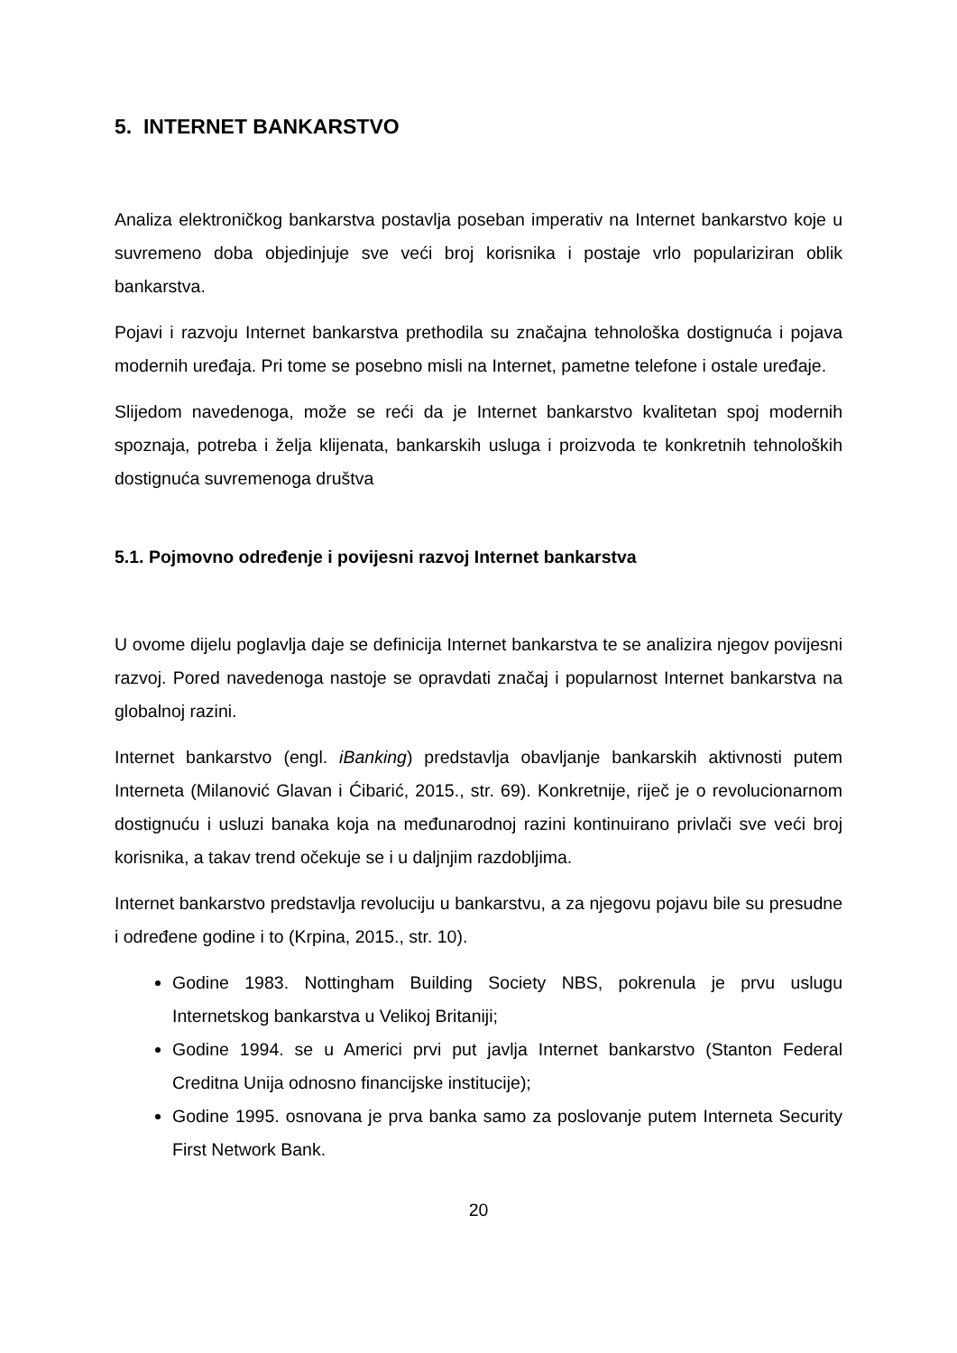5. INTERNET BANKARSTVO
Analiza elektroničkog bankarstva postavlja poseban imperativ na Internet bankarstvo koje u suvremeno doba objedinjuje sve veći broj korisnika i postaje vrlo populariziran oblik bankarstva.
Pojavi i razvoju Internet bankarstva prethodila su značajna tehnološka dostignuća i pojava modernih uređaja. Pri tome se posebno misli na Internet, pametne telefone i ostale uređaje.
Slijedom navedenoga, može se reći da je Internet bankarstvo kvalitetan spoj modernih spoznaja, potreba i želja klijenata, bankarskih usluga i proizvoda te konkretnih tehnoloških dostignuća suvremenoga društva
5.1. Pojmovno određenje i povijesni razvoj Internet bankarstva
U ovome dijelu poglavlja daje se definicija Internet bankarstva te se analizira njegov povijesni razvoj. Pored navedenoga nastoje se opravdati značaj i popularnost Internet bankarstva na globalnoj razini.
Internet bankarstvo (engl. iBanking) predstavlja obavljanje bankarskih aktivnosti putem Interneta (Milanović Glavan i Ćibarić, 2015., str. 69). Konkretnije, riječ je o revolucionarnom dostignuću i usluzi banaka koja na međunarodnoj razini kontinuirano privlači sve veći broj korisnika, a takav trend očekuje se i u daljnjim razdobljima.
Internet bankarstvo predstavlja revoluciju u bankarstvu, a za njegovu pojavu bile su presudne i određene godine i to (Krpina, 2015., str. 10).
Godine 1983. Nottingham Building Society NBS, pokrenula je prvu uslugu Internetskog bankarstva u Velikoj Britaniji;
Godine 1994. se u Americi prvi put javlja Internet bankarstvo (Stanton Federal Creditna Unija odnosno financijske institucije);
Godine 1995. osnovana je prva banka samo za poslovanje putem Interneta Security First Network Bank.
20